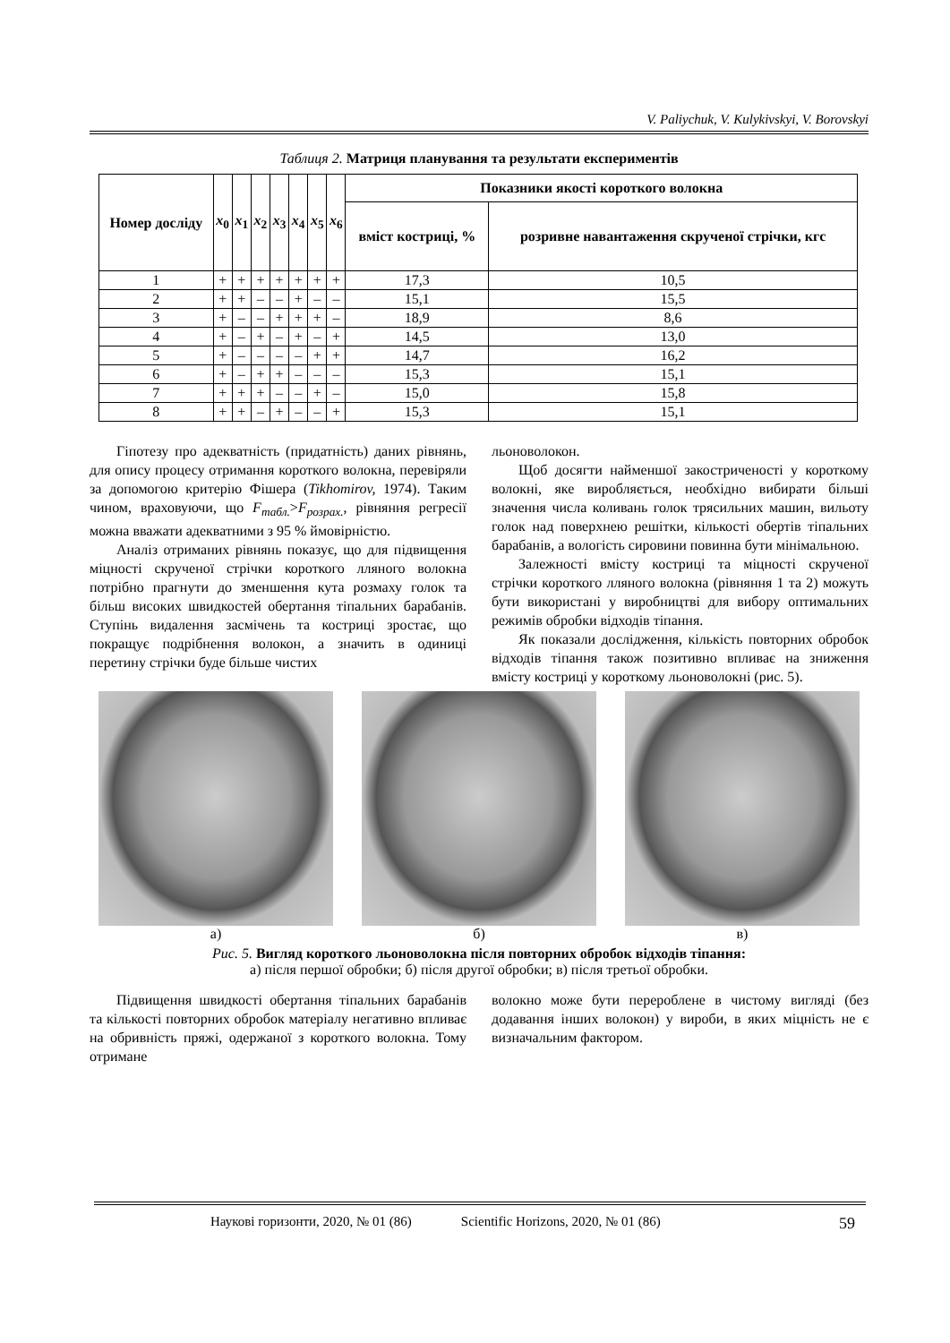V. Paliychuk, V. Kulykivskyi, V. Borovskyi
Таблиця 2. Матриця планування та результати експериментів
| Номер досліду | x<sub>0</sub> | x<sub>1</sub> | x<sub>2</sub> | x<sub>3</sub> | x<sub>4</sub> | x<sub>5</sub> | x<sub>6</sub> | Показники якості короткого волокна | |
| --- | --- | --- | --- | --- | --- | --- | --- | --- | --- |
| | | | | | | | | вміст костриці, % | розривне навантаження скрученої стрічки, кгс |
| 1 | + | + | + | + | + | + | + | 17,3 | 10,5 |
| 2 | + | + | – | – | + | – | – | 15,1 | 15,5 |
| 3 | + | – | – | + | + | + | – | 18,9 | 8,6 |
| 4 | + | – | + | – | + | – | + | 14,5 | 13,0 |
| 5 | + | – | – | – | – | + | + | 14,7 | 16,2 |
| 6 | + | – | + | + | – | – | – | 15,3 | 15,1 |
| 7 | + | + | + | – | – | + | – | 15,0 | 15,8 |
| 8 | + | + | – | + | – | – | + | 15,3 | 15,1 |
Гіпотезу про адекватність (придатність) даних рівнянь, для опису процесу отримання короткого волокна, перевіряли за допомогою критерію Фішера (Tikhomirov, 1974). Таким чином, враховуючи, що F<sub>табл.</sub>>F<sub>розрах.</sub>, рівняння регресії можна вважати адекватними з 95 % ймовірністю.
Аналіз отриманих рівнянь показує, що для підвищення міцності скрученої стрічки короткого лляного волокна потрібно прагнути до зменшення кута розмаху голок та більш високих швидкостей обертання тіпальних барабанів. Ступінь видалення засмічень та костриці зростає, що покращує подрібнення волокон, а значить в одиниці перетину стрічки буде більше чистих
льоноволокон.
Щоб досягти найменшої закостриченості у короткому волокні, яке виробляється, необхідно вибирати більші значення числа коливань голок трясильних машин, вильоту голок над поверхнею решітки, кількості обертів тіпальних барабанів, а вологість сировини повинна бути мінімальною.
Залежності вмісту костриці та міцності скрученої стрічки короткого лляного волокна (рівняння 1 та 2) можуть бути використані у виробництві для вибору оптимальних режимів обробки відходів тіпання.
Як показали дослідження, кількість повторних обробок відходів тіпання також позитивно впливає на зниження вмісту костриці у короткому льоноволокні (рис. 5).
а) б) в)
Рис. 5. Вигляд короткого льоноволокна після повторних обробок відходів тіпання:
а) після першої обробки; б) після другої обробки; в) після третьої обробки.
Підвищення швидкості обертання тіпальних барабанів та кількості повторних обробок матеріалу негативно впливає на обривність пряжі, одержаної з короткого волокна. Тому отримане
волокно може бути перероблене в чистому вигляді (без додавання інших волокон) у вироби, в яких міцність не є визначальним фактором.
Наукові горизонти, 2020, № 01 (86) Scientific Horizons, 2020, № 01 (86) 59